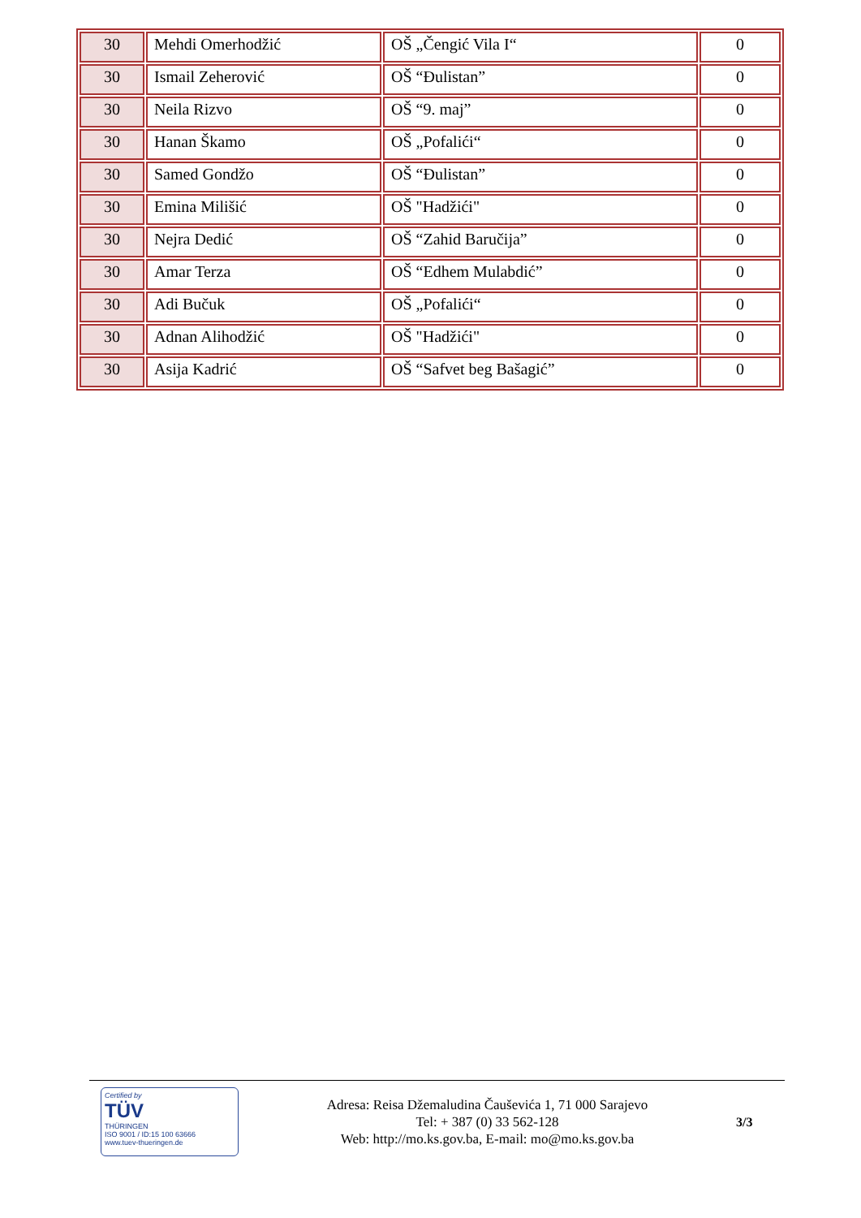| 30 | Mehdi Omerhodžić | OŠ „Čengić Vila I“ | 0 |
| 30 | Ismail Zeherović | OŠ “Đulistan” | 0 |
| 30 | Neila Rizvo | OŠ “9. maj” | 0 |
| 30 | Hanan Škamo | OŠ „Pofalići“ | 0 |
| 30 | Samed Gondžo | OŠ “Đulistan” | 0 |
| 30 | Emina Milišić | OŠ "Hadžići" | 0 |
| 30 | Nejra Dedić | OŠ “Zahid Baručija” | 0 |
| 30 | Amar Terza | OŠ “Edhem Mulabdić” | 0 |
| 30 | Adi Bučuk | OŠ „Pofalići“ | 0 |
| 30 | Adnan Alihodžić | OŠ "Hadžići" | 0 |
| 30 | Asija Kadrić | OŠ “Safvet beg Bašagić” | 0 |
Certified by
TÜV
THÜRINGEN
ISO 9001 / ID:15 100 63666
www.tuev-thueringen.de
Adresa: Reisa Džemaludina Čauševića 1, 71 000 Sarajevo
Tel: + 387 (0) 33 562-128
Web: http://mo.ks.gov.ba, E-mail: mo@mo.ks.gov.ba
3/3